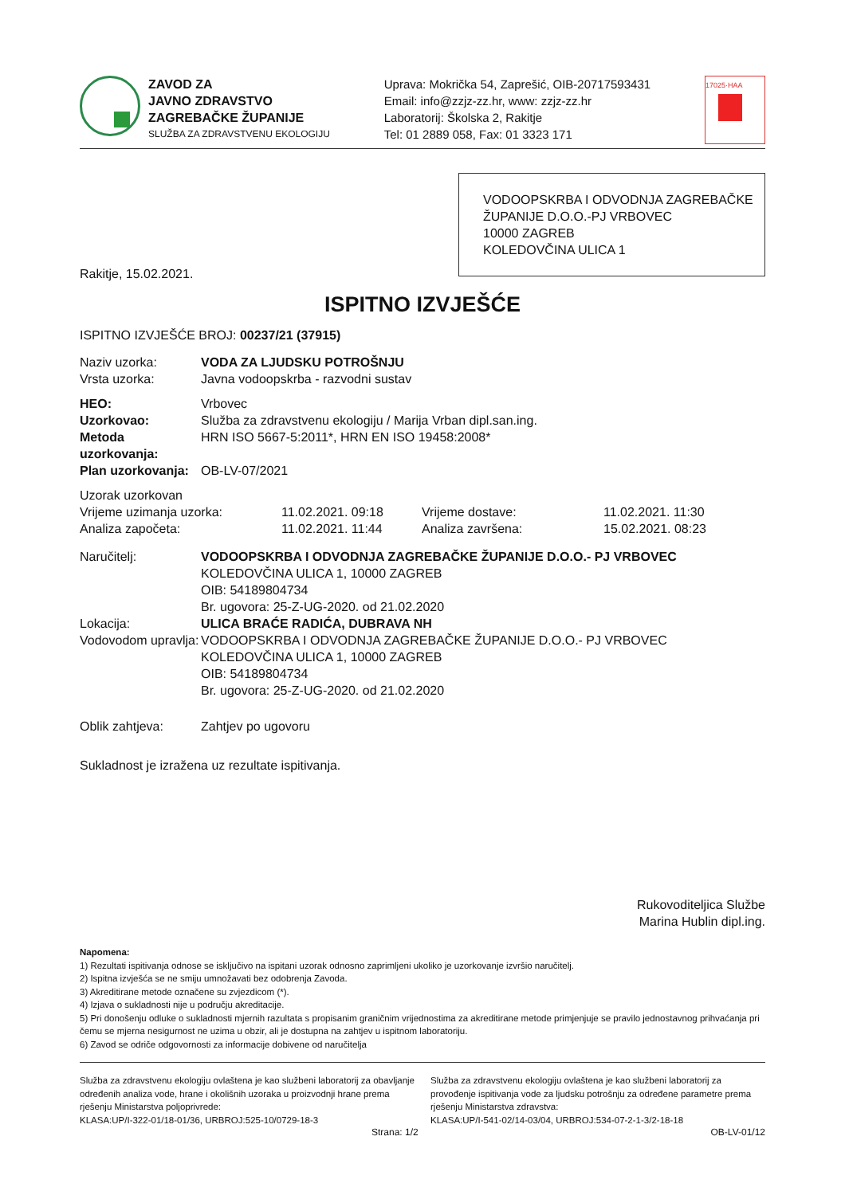ZAVOD ZA
JAVNO ZDRAVSTVO
ZAGREBAČKE ŽUPANIJE
SLUŽBA ZA ZDRAVSTVENU EKOLOGIJU
Uprava: Mokrička 54, Zaprešić, OIB-20717593431
Email: info@zzjz-zz.hr, www: zzjz-zz.hr
Laboratorij: Školska 2, Rakitje
Tel: 01 2889 058, Fax: 01 3323 171
17025·HAA
VODOOPSKRBA I ODVODNJA ZAGREBAČKE
ŽUPANIJE D.O.O.-PJ VRBOVEC
10000 ZAGREB
KOLEDOVČINA ULICA 1
Rakitje, 15.02.2021.
ISPITNO IZVJEŠĆE
ISPITNO IZVJEŠĆE BROJ: 00237/21 (37915)
| Naziv uzorka: | VODA ZA LJUDSKU POTROŠNJU |
| Vrsta uzorka: | Javna vodoopskrba - razvodni sustav |
| HEO: | Vrbovec |
| Uzorkovao: | Služba za zdravstvenu ekologiju / Marija Vrban dipl.san.ing. |
| Metoda uzorkovanja: | HRN ISO 5667-5:2011*, HRN EN ISO 19458:2008* |
| Plan uzorkovanja: | OB-LV-07/2021 |
| Uzorak uzorkovan | | | |
| Vrijeme uzimanja uzorka: | 11.02.2021. 09:18 | Vrijeme dostave: | 11.02.2021. 11:30 |
| Analiza započeta: | 11.02.2021. 11:44 | Analiza završena: | 15.02.2021. 08:23 |
| Naručitelj: | VODOOPSKRBA I ODVODNJA ZAGREBAČKE ŽUPANIJE D.O.O.- PJ VRBOVEC KOLEDOVČINA ULICA 1, 10000 ZAGREB OIB: 54189804734 Br. ugovora: 25-Z-UG-2020. od 21.02.2020 |
| Lokacija: | ULICA BRAĆE RADIĆA, DUBRAVA NH |
| Vodovodom upravlja: | VODOOPSKRBA I ODVODNJA ZAGREBAČKE ŽUPANIJE D.O.O.- PJ VRBOVEC KOLEDOVČINA ULICA 1, 10000 ZAGREB OIB: 54189804734 Br. ugovora: 25-Z-UG-2020. od 21.02.2020 |
| Oblik zahtjeva: | Zahtjev po ugovoru |
Sukladnost je izražena uz rezultate ispitivanja.
Rukovoditeljica Službe
Marina Hublin dipl.ing.
Napomena:
1) Rezultati ispitivanja odnose se isključivo na ispitani uzorak odnosno zaprimljeni ukoliko je uzorkovanje izvršio naručitelj.
2) Ispitna izvješća se ne smiju umnožavati bez odobrenja Zavoda.
3) Akreditirane metode označene su zvjezdicom (*).
4) Izjava o sukladnosti nije u području akreditacije.
5) Pri donošenju odluke o sukladnosti mjernih razultata s propisanim graničnim vrijednostima za akreditirane metode primjenjuje se pravilo jednostavnog prihvaćanja pri čemu se mjerna nesigurnost ne uzima u obzir, ali je dostupna na zahtjev u ispitnom laboratoriju.
6) Zavod se odriče odgovornosti za informacije dobivene od naručitelja
Služba za zdravstvenu ekologiju ovlaštena je kao službeni laboratorij za obavljanje određenih analiza vode, hrane i okolišnih uzoraka u proizvodnji hrane prema rješenju Ministarstva poljoprivrede:
KLASA:UP/I-322-01/18-01/36, URBROJ:525-10/0729-18-3
Služba za zdravstvenu ekologiju ovlaštena je kao službeni laboratorij za provođenje ispitivanja vode za ljudsku potrošnju za određene parametre prema rješenju Ministarstva zdravstva:
KLASA:UP/I-541-02/14-03/04, URBROJ:534-07-2-1-3/2-18-18
Strana: 1/2 OB-LV-01/12